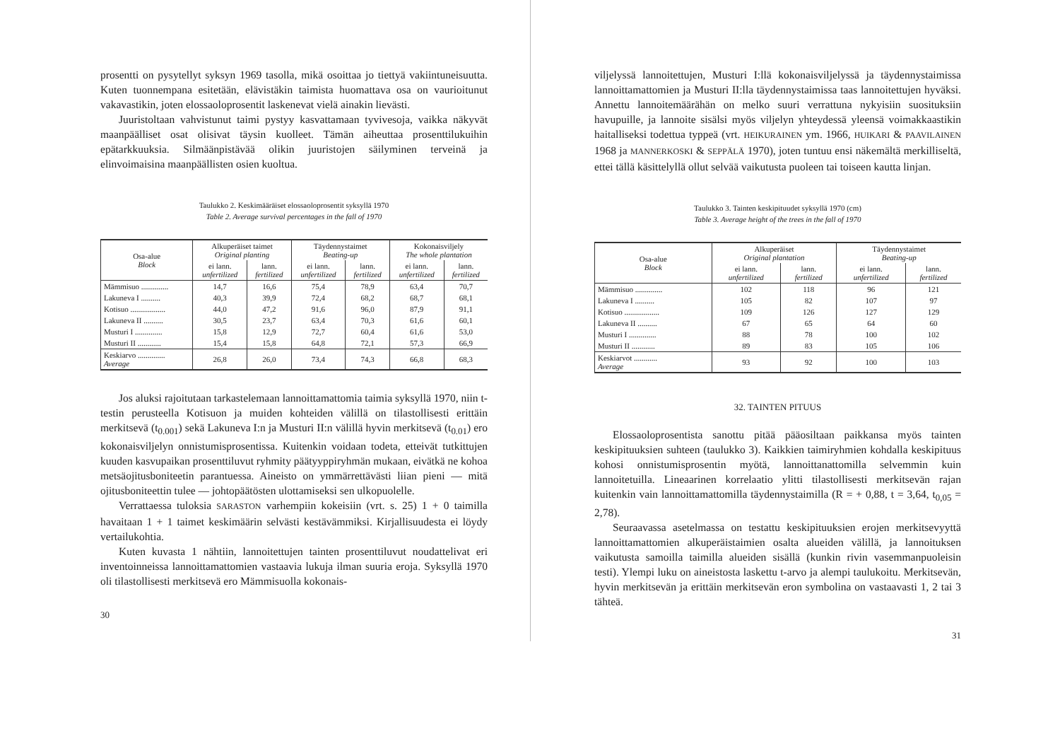prosentti on pysytellyt syksyn 1969 tasolla, mikä osoittaa jo tiettyä vakiintuneisuutta. Kuten tuonnempana esitetään, elävistäkin taimista huomattava osa on vaurioitunut vakavastikin, joten elossaoloprosentit laskenevat vielä ainakin lievästi.
Juuristoltaan vahvistunut taimi pystyy kasvattamaan tyvivesoja, vaikka näkyvät maanpäälliset osat olisivat täysin kuolleet. Tämän aiheuttaa prosenttilukuihin epätarkkuuksia. Silmäänpistävää olikin juuristojen säilyminen terveinä ja elinvoimaisina maanpäällisten osien kuoltua.
Taulukko 2. Keskimääräiset elossaoloprosentit syksyllä 1970
Table 2. Average survival percentages in the fall of 1970
| Osa-alue Block | Alkuperäiset taimet Original planting | | Täydennystaimet Beating-up | | Kokonaisviljely The whole plantation | |
| --- | --- | --- | --- | --- | --- | --- |
| | ei lann. unfertilized | lann. fertilized | ei lann. unfertilized | lann. fertilized | ei lann. unfertilized | lann. fertilized |
| Mämmisuo .............. | 14,7 | 16,6 | 75,4 | 78,9 | 63,4 | 70,7 |
| Lakuneva I .......... | 40,3 | 39,9 | 72,4 | 68,2 | 68,7 | 68,1 |
| Kotisuo .................. | 44,0 | 47,2 | 91,6 | 96,0 | 87,9 | 91,1 |
| Lakuneva II .......... | 30,5 | 23,7 | 63,4 | 70,3 | 61,6 | 60,1 |
| Musturi I .............. | 15,8 | 12,9 | 72,7 | 60,4 | 61,6 | 53,0 |
| Musturi II ............ | 15,4 | 15,8 | 64,8 | 72,1 | 57,3 | 66,9 |
| Keskiarvo .............. Average | 26,8 | 26,0 | 73,4 | 74,3 | 66,8 | 68,3 |
Jos aluksi rajoitutaan tarkastelemaan lannoittamattomia taimia syksyllä 1970, niin t-testin perusteella Kotisuon ja muiden kohteiden välillä on tilastollisesti erittäin merkitsevä (t<sub>0.001</sub>) sekä Lakuneva I:n ja Musturi II:n välillä hyvin merkitsevä (t<sub>0.01</sub>) ero kokonaisviljelyn onnistumisprosentissa. Kuitenkin voidaan todeta, etteivät tutkittujen kuuden kasvupaikan prosenttiluvut ryhmity päätyyppiryhmän mukaan, eivätkä ne kohoa metsäojitusboniteetin parantuessa. Aineisto on ymmärrettävästi liian pieni — mitä ojitusboniteettin tulee — johtopäätösten ulottamiseksi sen ulkopuolelle.
Verrattaessa tuloksia SARASTON varhempiin kokeisiin (vrt. s. 25) 1 + 0 taimilla havaitaan 1 + 1 taimet keskimäärin selvästi kestävämmiksi. Kirjallisuudesta ei löydy vertailukohtia.
Kuten kuvasta 1 nähtiin, lannoitettujen tainten prosenttiluvut noudattelivat eri inventoinneissa lannoittamattomien vastaavia lukuja ilman suuria eroja. Syksyllä 1970 oli tilastollisesti merkitsevä ero Mämmisuolla kokonais-
30
viljelyssä lannoitettujen, Musturi I:llä kokonaisviljelyssä ja täydennystaimissa lannoittamattomien ja Musturi II:lla täydennystaimissa taas lannoitettujen hyväksi. Annettu lannoitemäärähän on melko suuri verrattuna nykyisiin suosituksiin havupuille, ja lannoite sisälsi myös viljelyn yhteydessä yleensä voimakkaastikin haitalliseksi todettua typpeä (vrt. HEIKURAINEN ym. 1966, HUIKARI & PAAVILAINEN 1968 ja MANNERKOSKI & SEPPÄLÄ 1970), joten tuntuu ensi näkemältä merkilliseltä, ettei tällä käsittelyllä ollut selvää vaikutusta puoleen tai toiseen kautta linjan.
Taulukko 3. Tainten keskipituudet syksyllä 1970 (cm)
Table 3. Average height of the trees in the fall of 1970
| Osa-alue Block | Alkuperäiset Original plantation | | Täydennystaimet Beating-up | |
| --- | --- | --- | --- | --- |
| | ei lann. unfertilized | lann. fertilized | ei lann. unfertilized | lann. fertilized |
| Mämmisuo .............. | 102 | 118 | 96 | 121 |
| Lakuneva I .......... | 105 | 82 | 107 | 97 |
| Kotisuo .................. | 109 | 126 | 127 | 129 |
| Lakuneva II .......... | 67 | 65 | 64 | 60 |
| Musturi I .............. | 88 | 78 | 100 | 102 |
| Musturi II ............ | 89 | 83 | 105 | 106 |
| Keskiarvot ............ Average | 93 | 92 | 100 | 103 |
32. TAINTEN PITUUS
Elossaoloprosentista sanottu pitää pääosiltaan paikkansa myös tainten keskipituuksien suhteen (taulukko 3). Kaikkien taimiryhmien kohdalla keskipituus kohosi onnistumisprosentin myötä, lannoittanattomilla selvemmin kuin lannoitetuilla. Lineaarinen korrelaatio ylitti tilastollisesti merkitsevän rajan kuitenkin vain lannoittamattomilla täydennystaimilla (R = + 0,88, t = 3,64, t<sub>0,05</sub> = 2,78).
Seuraavassa asetelmassa on testattu keskipituuksien erojen merkitsevyyttä lannoittamattomien alkuperäistaimien osalta alueiden välillä, ja lannoituksen vaikutusta samoilla taimilla alueiden sisällä (kunkin rivin vasemmanpuoleisin testi). Ylempi luku on aineistosta laskettu t-arvo ja alempi taulukoitu. Merkitsevän, hyvin merkitsevän ja erittäin merkitsevän eron symbolina on vastaavasti 1, 2 tai 3 tähteä.
31